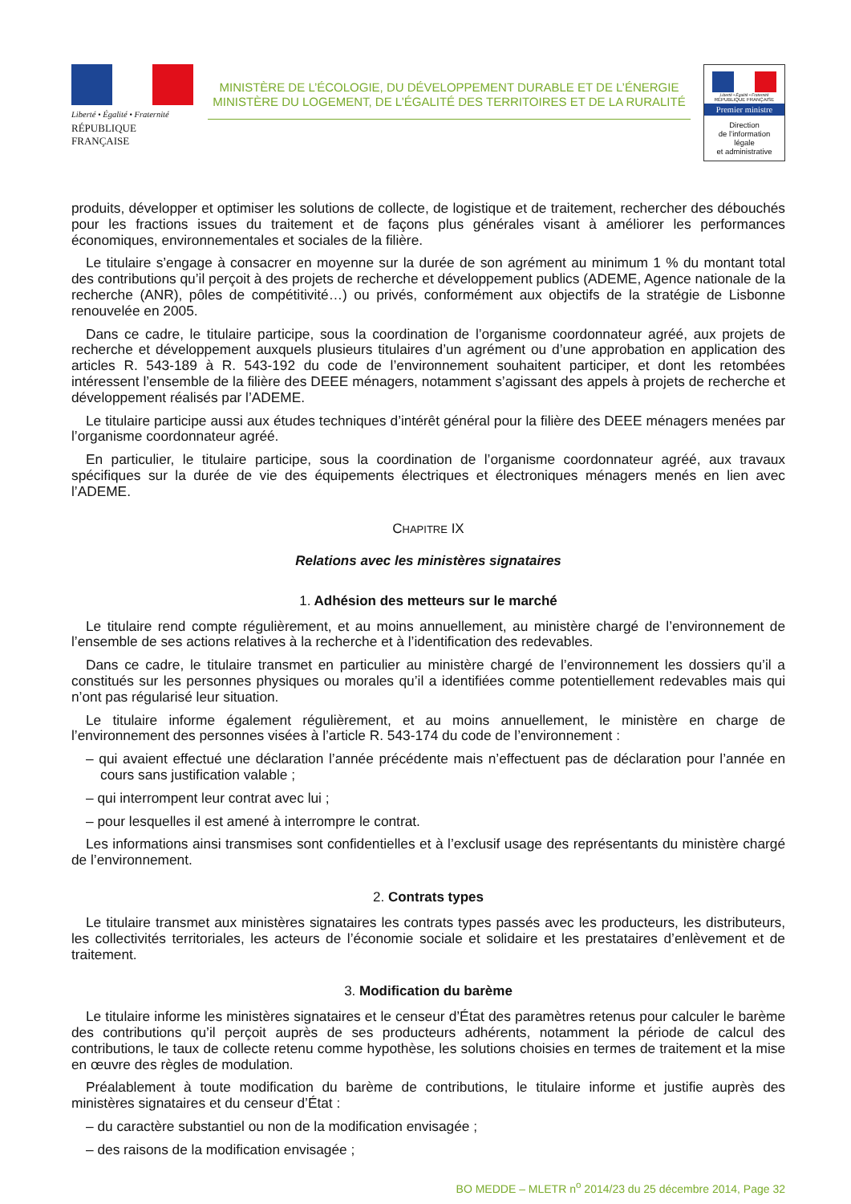Liberté • Égalité • Fraternité
RÉPUBLIQUE FRANÇAISE
MINISTÈRE DE L’ÉCOLOGIE, DU DÉVELOPPEMENT DURABLE ET DE L’ÉNERGIE
MINISTÈRE DU LOGEMENT, DE L’ÉGALITÉ DES TERRITOIRES ET DE LA RURALITÉ
Liberté • Égalité • Fraternité
RÉPUBLIQUE FRANÇAISE
Premier ministre
Direction
de l’information
légale
et administrative
produits, développer et optimiser les solutions de collecte, de logistique et de traitement, rechercher des débouchés pour les fractions issues du traitement et de façons plus générales visant à améliorer les performances économiques, environnementales et sociales de la filière.
Le titulaire s’engage à consacrer en moyenne sur la durée de son agrément au minimum 1 % du montant total des contributions qu’il perçoit à des projets de recherche et développement publics (ADEME, Agence nationale de la recherche (ANR), pôles de compétitivité…) ou privés, conformément aux objectifs de la stratégie de Lisbonne renouvelée en 2005.
Dans ce cadre, le titulaire participe, sous la coordination de l’organisme coordonnateur agréé, aux projets de recherche et développement auxquels plusieurs titulaires d’un agrément ou d’une approbation en application des articles R. 543-189 à R. 543-192 du code de l’environnement souhaitent participer, et dont les retombées intéressent l’ensemble de la filière des DEEE ménagers, notamment s’agissant des appels à projets de recherche et développement réalisés par l’ADEME.
Le titulaire participe aussi aux études techniques d’intérêt général pour la filière des DEEE ménagers menées par l’organisme coordonnateur agréé.
En particulier, le titulaire participe, sous la coordination de l’organisme coordonnateur agréé, aux travaux spécifiques sur la durée de vie des équipements électriques et électroniques ménagers menés en lien avec l’ADEME.
CHAPITRE IX
Relations avec les ministères signataires
1. Adhésion des metteurs sur le marché
Le titulaire rend compte régulièrement, et au moins annuellement, au ministère chargé de l’environnement de l’ensemble de ses actions relatives à la recherche et à l’identification des redevables.
Dans ce cadre, le titulaire transmet en particulier au ministère chargé de l’environnement les dossiers qu’il a constitués sur les personnes physiques ou morales qu’il a identifiées comme potentiellement redevables mais qui n’ont pas régularisé leur situation.
Le titulaire informe également régulièrement, et au moins annuellement, le ministère en charge de l’environnement des personnes visées à l’article R. 543-174 du code de l’environnement :
– qui avaient effectué une déclaration l’année précédente mais n’effectuent pas de déclaration pour l’année en cours sans justification valable ;
– qui interrompent leur contrat avec lui ;
– pour lesquelles il est amené à interrompre le contrat.
Les informations ainsi transmises sont confidentielles et à l’exclusif usage des représentants du ministère chargé de l’environnement.
2. Contrats types
Le titulaire transmet aux ministères signataires les contrats types passés avec les producteurs, les distributeurs, les collectivités territoriales, les acteurs de l’économie sociale et solidaire et les prestataires d’enlèvement et de traitement.
3. Modification du barème
Le titulaire informe les ministères signataires et le censeur d’État des paramètres retenus pour calculer le barème des contributions qu’il perçoit auprès de ses producteurs adhérents, notamment la période de calcul des contributions, le taux de collecte retenu comme hypothèse, les solutions choisies en termes de traitement et la mise en œuvre des règles de modulation.
Préalablement à toute modification du barème de contributions, le titulaire informe et justifie auprès des ministères signataires et du censeur d’État :
– du caractère substantiel ou non de la modification envisagée ;
– des raisons de la modification envisagée ;
BO MEDDE – MLETR n<sup>o</sup> 2014/23 du 25 décembre 2014, Page 32